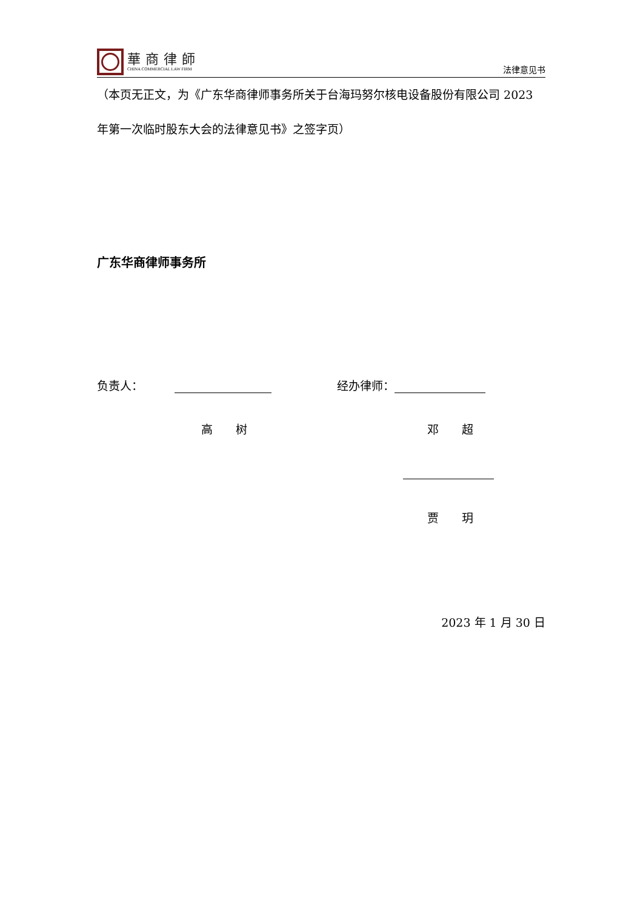華商律師
CHINA COMMERCIAL LAW FIRM
法律意见书
（本页无正文，为《广东华商律师事务所关于台海玛努尔核电设备股份有限公司 2023 年第一次临时股东大会的法律意见书》之签字页）
广东华商律师事务所
负责人： 经办律师：
高　　树 邓　　超
贾　　玥
2023 年 1 月 30 日